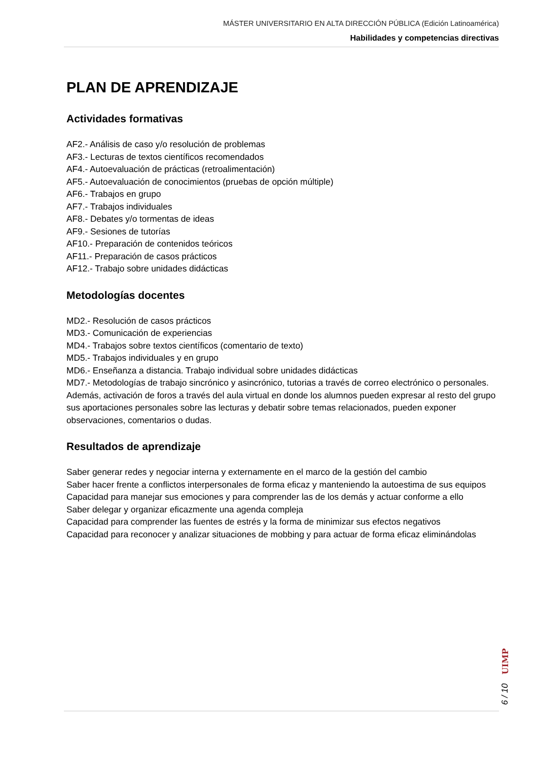MÁSTER UNIVERSITARIO EN ALTA DIRECCIÓN PÚBLICA (Edición Latinoamérica)
Habilidades y competencias directivas
PLAN DE APRENDIZAJE
Actividades formativas
AF2.- Análisis de caso y/o resolución de problemas
AF3.- Lecturas de textos científicos recomendados
AF4.- Autoevaluación de prácticas (retroalimentación)
AF5.- Autoevaluación de conocimientos (pruebas de opción múltiple)
AF6.- Trabajos en grupo
AF7.- Trabajos individuales
AF8.- Debates y/o tormentas de ideas
AF9.- Sesiones de tutorías
AF10.- Preparación de contenidos teóricos
AF11.- Preparación de casos prácticos
AF12.- Trabajo sobre unidades didácticas
Metodologías docentes
MD2.- Resolución de casos prácticos
MD3.- Comunicación de experiencias
MD4.- Trabajos sobre textos científicos (comentario de texto)
MD5.- Trabajos individuales y en grupo
MD6.- Enseñanza a distancia. Trabajo individual sobre unidades didácticas
MD7.- Metodologías de trabajo sincrónico y asincrónico, tutorias a través de correo electrónico o personales. Además, activación de foros a través del aula virtual en donde los alumnos pueden expresar al resto del grupo sus aportaciones personales sobre las lecturas y debatir sobre temas relacionados, pueden exponer observaciones, comentarios o dudas.
Resultados de aprendizaje
Saber generar redes y negociar interna y externamente en el marco de la gestión del cambio
Saber hacer frente a conflictos interpersonales de forma eficaz y manteniendo la autoestima de sus equipos
Capacidad para manejar sus emociones y para comprender las de los demás y actuar conforme a ello
Saber delegar y organizar eficazmente una agenda compleja
Capacidad para comprender las fuentes de estrés y la forma de minimizar sus efectos negativos
Capacidad para reconocer y analizar situaciones de mobbing y para actuar de forma eficaz eliminándolas
6 / 10 UIMP